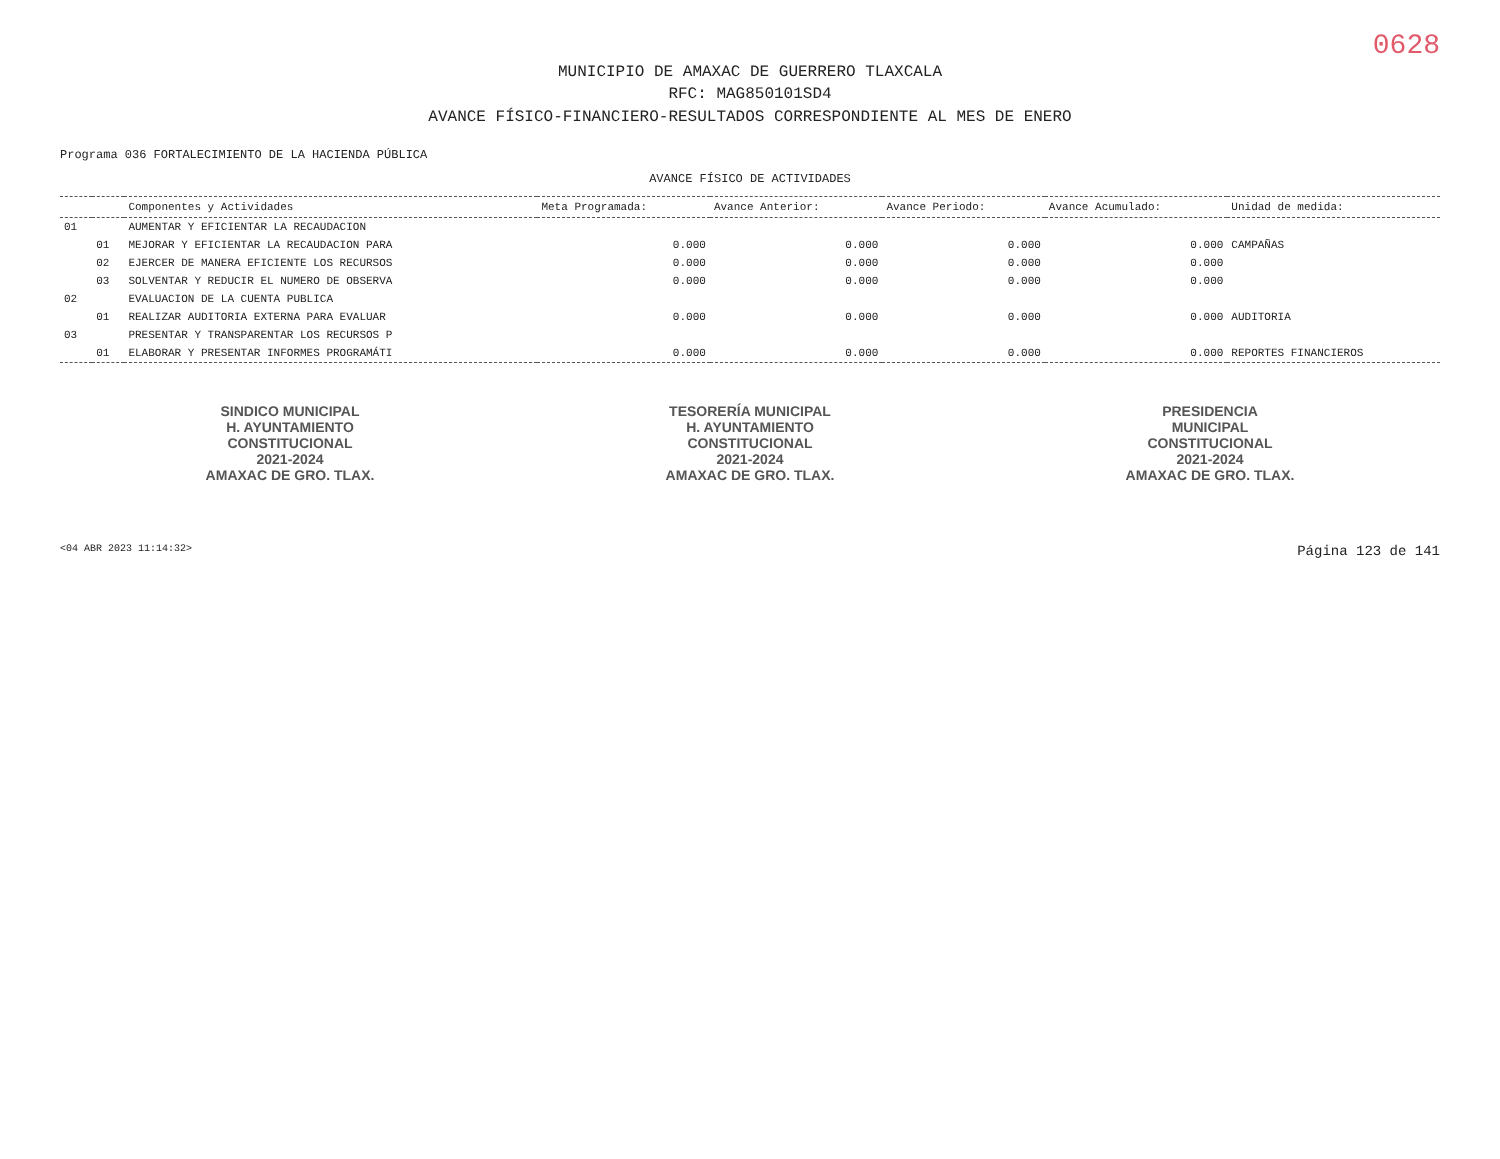0628
MUNICIPIO DE AMAXAC DE GUERRERO TLAXCALA
RFC: MAG850101SD4
AVANCE FÍSICO-FINANCIERO-RESULTADOS CORRESPONDIENTE AL MES DE ENERO
Programa 036 FORTALECIMIENTO DE LA HACIENDA PÚBLICA
AVANCE FÍSICO DE ACTIVIDADES
| | | Componentes y Actividades | Meta Programada: | Avance Anterior: | Avance Periodo: | Avance Acumulado: | Unidad de medida: |
| --- | --- | --- | --- | --- | --- | --- | --- |
| 01 | | AUMENTAR Y EFICIENTAR LA RECAUDACION | | | | | |
| | 01 | MEJORAR Y EFICIENTAR LA RECAUDACION PARA | 0.000 | 0.000 | 0.000 | 0.000 | CAMPAÑAS |
| | 02 | EJERCER DE MANERA EFICIENTE LOS RECURSOS | 0.000 | 0.000 | 0.000 | 0.000 | |
| | 03 | SOLVENTAR Y REDUCIR EL NUMERO DE OBSERVA | 0.000 | 0.000 | 0.000 | 0.000 | |
| 02 | | EVALUACION DE LA CUENTA PUBLICA | | | | | |
| | 01 | REALIZAR AUDITORIA EXTERNA PARA EVALUAR | 0.000 | 0.000 | 0.000 | 0.000 | AUDITORIA |
| 03 | | PRESENTAR Y TRANSPARENTAR LOS RECURSOS P | | | | | |
| | 01 | ELABORAR Y PRESENTAR INFORMES PROGRAMÁTI | 0.000 | 0.000 | 0.000 | 0.000 | REPORTES FINANCIEROS |
SINDICO MUNICIPAL
H. AYUNTAMIENTO
CONSTITUCIONAL
2021-2024
AMAXAC DE GRO. TLAX.
TESORERÍA MUNICIPAL
H. AYUNTAMIENTO
CONSTITUCIONAL
2021-2024
AMAXAC DE GRO. TLAX.
PRESIDENCIA
MUNICIPAL
CONSTITUCIONAL
2021-2024
AMAXAC DE GRO. TLAX.
<04 ABR 2023 11:14:32> Página 123 de 141